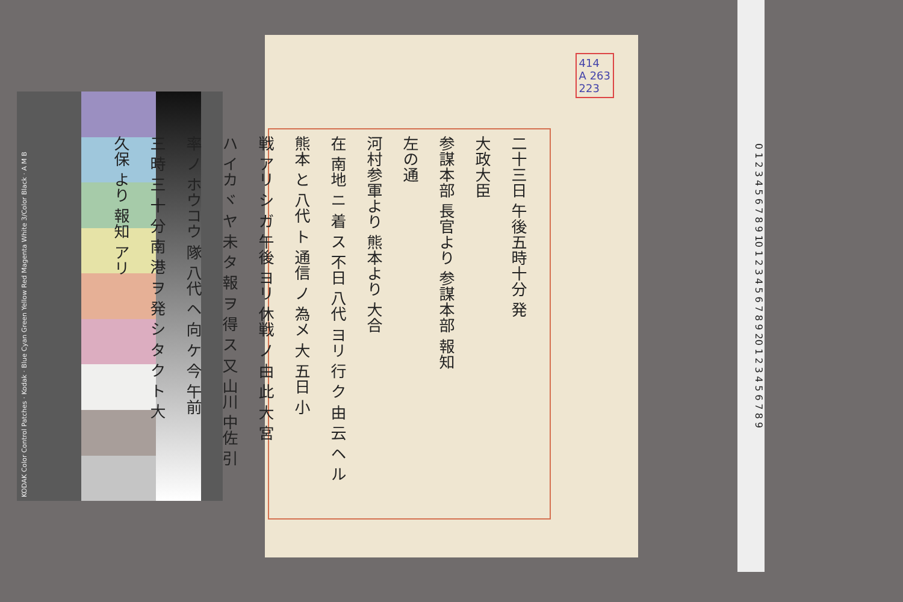KODAK Color Control Patches · Kodak · Blue Cyan Green Yellow Red Magenta White 3/Color Black · A M B
414
A 263
223
二十三日 午後五時十分 発
大政大臣
参謀本部 長官より 参謀本部 報知
左の通
河村参軍より 熊本より 大合
在 南地 ニ 着 ス 不日 八代 ヨリ 行 ク 由 云 ヘ ル
熊本 と 八代 ト 通信 ノ 為メ 大 五日 小
戦 アリ シ ガ 午後 ヨリ 休戦 ノ 由 此 大 宮
ハ イカ ヾ ヤ 未 タ 報 ヲ 得 ス 又 山川 中佐 引
率 ノ ホウコウ 隊 八代 ヘ 向 ケ 今 午前
三 時 三 十 分 南 港 ヲ 発 シ タ ク ト 大
久保 より 報知 アリ
0 1 2 3 4 5 6 7 8 9 10 1 2 3 4 5 6 7 8 9 20 1 2 3 4 5 6 7 8 9